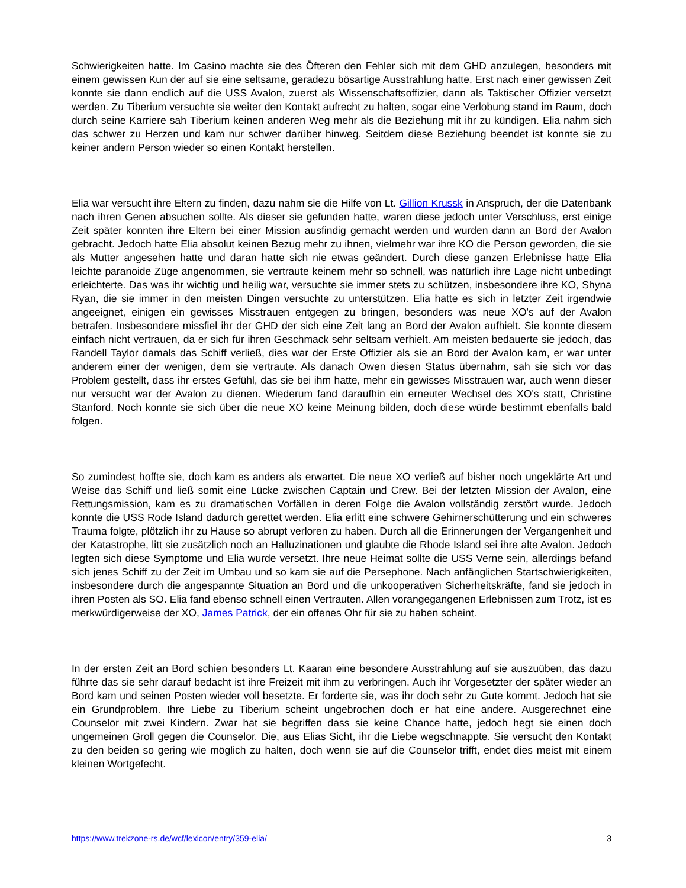Schwierigkeiten hatte. Im Casino machte sie des Öfteren den Fehler sich mit dem GHD anzulegen, besonders mit einem gewissen Kun der auf sie eine seltsame, geradezu bösartige Ausstrahlung hatte. Erst nach einer gewissen Zeit konnte sie dann endlich auf die USS Avalon, zuerst als Wissenschaftsoffizier, dann als Taktischer Offizier versetzt werden. Zu Tiberium versuchte sie weiter den Kontakt aufrecht zu halten, sogar eine Verlobung stand im Raum, doch durch seine Karriere sah Tiberium keinen anderen Weg mehr als die Beziehung mit ihr zu kündigen. Elia nahm sich das schwer zu Herzen und kam nur schwer darüber hinweg. Seitdem diese Beziehung beendet ist konnte sie zu keiner andern Person wieder so einen Kontakt herstellen.
Elia war versucht ihre Eltern zu finden, dazu nahm sie die Hilfe von Lt. Gillion Krussk in Anspruch, der die Datenbank nach ihren Genen absuchen sollte. Als dieser sie gefunden hatte, waren diese jedoch unter Verschluss, erst einige Zeit später konnten ihre Eltern bei einer Mission ausfindig gemacht werden und wurden dann an Bord der Avalon gebracht. Jedoch hatte Elia absolut keinen Bezug mehr zu ihnen, vielmehr war ihre KO die Person geworden, die sie als Mutter angesehen hatte und daran hatte sich nie etwas geändert. Durch diese ganzen Erlebnisse hatte Elia leichte paranoide Züge angenommen, sie vertraute keinem mehr so schnell, was natürlich ihre Lage nicht unbedingt erleichterte. Das was ihr wichtig und heilig war, versuchte sie immer stets zu schützen, insbesondere ihre KO, Shyna Ryan, die sie immer in den meisten Dingen versuchte zu unterstützen. Elia hatte es sich in letzter Zeit irgendwie angeeignet, einigen ein gewisses Misstrauen entgegen zu bringen, besonders was neue XO's auf der Avalon betrafen. Insbesondere missfiel ihr der GHD der sich eine Zeit lang an Bord der Avalon aufhielt. Sie konnte diesem einfach nicht vertrauen, da er sich für ihren Geschmack sehr seltsam verhielt. Am meisten bedauerte sie jedoch, das Randell Taylor damals das Schiff verließ, dies war der Erste Offizier als sie an Bord der Avalon kam, er war unter anderem einer der wenigen, dem sie vertraute. Als danach Owen diesen Status übernahm, sah sie sich vor das Problem gestellt, dass ihr erstes Gefühl, das sie bei ihm hatte, mehr ein gewisses Misstrauen war, auch wenn dieser nur versucht war der Avalon zu dienen. Wiederum fand daraufhin ein erneuter Wechsel des XO's statt, Christine Stanford. Noch konnte sie sich über die neue XO keine Meinung bilden, doch diese würde bestimmt ebenfalls bald folgen.
So zumindest hoffte sie, doch kam es anders als erwartet. Die neue XO verließ auf bisher noch ungeklärte Art und Weise das Schiff und ließ somit eine Lücke zwischen Captain und Crew. Bei der letzten Mission der Avalon, eine Rettungsmission, kam es zu dramatischen Vorfällen in deren Folge die Avalon vollständig zerstört wurde. Jedoch konnte die USS Rode Island dadurch gerettet werden. Elia erlitt eine schwere Gehirnerschütterung und ein schweres Trauma folgte, plötzlich ihr zu Hause so abrupt verloren zu haben. Durch all die Erinnerungen der Vergangenheit und der Katastrophe, litt sie zusätzlich noch an Halluzinationen und glaubte die Rhode Island sei ihre alte Avalon. Jedoch legten sich diese Symptome und Elia wurde versetzt. Ihre neue Heimat sollte die USS Verne sein, allerdings befand sich jenes Schiff zu der Zeit im Umbau und so kam sie auf die Persephone. Nach anfänglichen Startschwierigkeiten, insbesondere durch die angespannte Situation an Bord und die unkooperativen Sicherheitskräfte, fand sie jedoch in ihren Posten als SO. Elia fand ebenso schnell einen Vertrauten. Allen vorangegangenen Erlebnissen zum Trotz, ist es merkwürdigerweise der XO, James Patrick, der ein offenes Ohr für sie zu haben scheint.
In der ersten Zeit an Bord schien besonders Lt. Kaaran eine besondere Ausstrahlung auf sie auszuüben, das dazu führte das sie sehr darauf bedacht ist ihre Freizeit mit ihm zu verbringen. Auch ihr Vorgesetzter der später wieder an Bord kam und seinen Posten wieder voll besetzte. Er forderte sie, was ihr doch sehr zu Gute kommt. Jedoch hat sie ein Grundproblem. Ihre Liebe zu Tiberium scheint ungebrochen doch er hat eine andere. Ausgerechnet eine Counselor mit zwei Kindern. Zwar hat sie begriffen dass sie keine Chance hatte, jedoch hegt sie einen doch ungemeinen Groll gegen die Counselor. Die, aus Elias Sicht, ihr die Liebe wegschnappte. Sie versucht den Kontakt zu den beiden so gering wie möglich zu halten, doch wenn sie auf die Counselor trifft, endet dies meist mit einem kleinen Wortgefecht.
https://www.trekzone-rs.de/wcf/lexicon/entry/359-elia/ 3